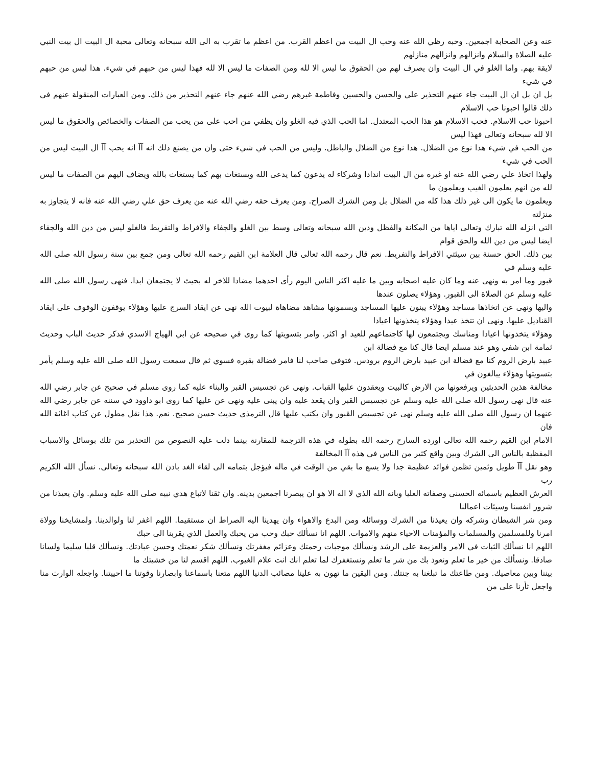عنه وعن الصحابة اجمعين. وحبه رظي الله عنه وحب ال البيت من اعظم القرب. من اعظم ما تقرب به الى الله سبحانه وتعالى محبة ال البيت ال بيت النبي عليه الصلاة والسلام وانزالهم وانزالهم منازلهم
لايقة بهم. واما الغلو في ال البيت وان يصرف لهم من الحقوق ما ليس الا لله ومن الصفات ما ليس الا لله فهذا ليس من حبهم في شيء. هذا ليس من حبهم في شيء
بل ان بل ان ال البيت جاء عنهم التحذير علي والحسن والحسين وفاطمة غيرهم رضي الله عنهم جاء عنهم التحذير من ذلك. ومن العبارات المنقولة عنهم في ذلك قالوا احبونا حب الاسلام
احبونا حب الاسلام. فحب الاسلام هو هذا الحب المعتدل. اما الحب الذي فيه الغلو وان يظفي من احب على من يحب من الصفات والخصائص والحقوق ما ليس الا لله سبحانه وتعالى فهذا ليس
من الحب في شيء هذا نوع من الضلال. هذا نوع من الضلال والباطل. وليس من الحب في شيء حتى وان من يصنع ذلك انه آآ انه يحب آآ ال البيت ليس من الحب في شيء
ولهذا اتخاذ علي رضي الله عنه او غيره من ال البيت اندادا وشركاء له يدعون كما يدعى الله ويستغاث بهم كما يستغاث بالله ويضاف اليهم من الصفات ما ليس لله من انهم يعلمون الغيب ويعلمون ما
ويعلمون ما يكون الى غير ذلك هذا كله من الضلال بل ومن الشرك الصراح. ومن يعرف حقه رضي الله عنه من يعرف حق علي رضي الله عنه فانه لا يتجاوز به منزلته
التي انزله الله تبارك وتعالى اياها من المكانة والفظل ودين الله سبحانه وتعالى وسط بين الغلو والجفاء والافراط والتفريط فالغلو ليس من دين الله والجفاء ايضا ليس من دين الله والحق قوام
بين ذلك. الحق حسنة بين سيئتي الافراط والتفريط. نعم قال رحمه الله تعالى قال العلامة ابن القيم رحمه الله تعالى ومن جمع بين سنة رسول الله صلى الله عليه وسلم في
قبور وما امر به ونهى عنه وما كان عليه اصحابه وبين ما عليه اكثر الناس اليوم رأى احدهما مضادا للاخر له بحيث لا يجتمعان ابدا. فنهى رسول الله صلى الله عليه وسلم عن الصلاة الى القبور. وهؤلاء يصلون عندها
واليها ونهى عن اتخاذها مساجد وهؤلاء يبنون عليها المساجد ويسمونها مشاهد مضاهاة لبيوت الله نهى عن ايقاد السرج عليها وهؤلاء يوقفون الوقوف على ايقاد القناديل عليها. ونهى ان تتخذ عيدا وهؤلاء يتخذونها اعيادا
وهؤلاء يتخذونها اعيادا ومناسك ويجتمعون لها كاجتماعهم للعيد او اكثر. وامر بتسويتها كما روى في صحيحه عن ابي الهياج الاسدي فذكر حديث الباب وحديث ثمامة ابن شفي وهو عند مسلم ايضا قال كنا مع فضالة ابن
عبيد بارض الروم كنا مع فضالة ابن عبيد بارض الروم برودس. فتوفي صاحب لنا فامر فضالة بقبره فسوي ثم قال سمعت رسول الله صلى الله عليه وسلم يأمر بتسويتها وهؤلاء يبالغون في
مخالفة هذين الحديثين ويرفعونها من الارض كالبيت ويعقدون عليها القباب. ونهى عن تجسيس القبر والبناء عليه كما روى مسلم في صحيح عن جابر رضي الله عنه قال نهى رسول الله صلى الله عليه وسلم عن تجسيس القبر وان يقعد عليه وان يبنى عليه ونهى عن عليها كما روى ابو داوود في سننه عن جابر رضي الله عنهما ان رسول الله صلى الله عليه وسلم نهى عن تجسيص القبور وان يكتب عليها قال الترمذي حديث حسن صحيح. نعم. هذا نقل مطول عن كتاب اغاثة الله فان
الامام ابن القيم رحمه الله تعالى اورده السارح رحمه الله بطوله في هذه الترجمة للمقارنة بينما دلت عليه النصوص من التحذير من تلك بوسائل والاسباب المفظية بالناس الى الشرك وبين واقع كثير من الناس في هذه آآ المخالفة
وهو نقل آآ طويل وثمين تظمن فوائد عظيمة جدا ولا يسع ما بقي من الوقت في ماله فيؤجل بتمامه الى لقاء الغد باذن الله سبحانه وتعالى. نسأل الله الكريم رب
العرش العظيم باسمائه الحسنى وصفاته العليا وبانه الله الذي لا اله الا هو ان يبصرنا اجمعين بدينه. وان ثقنا لاتباع هدي نبيه صلى الله عليه وسلم. وان يعيذنا من شرور انفسنا وسيئات اعمالنا
ومن شر الشيطان وشركه وان يعيذنا من الشرك ووسائله ومن البدع والاهواء وان يهدينا اليه الصراط ان مستقيما. اللهم اغفر لنا ولوالدينا. ولمشايخنا وولاة امرنا وللمسلمين والمسلمات والمؤمنات الاحياء منهم والاموات. اللهم انا نسألك حبك وحب من يحبك والعمل الذي يقربنا الى حبك
اللهم انا نسألك الثبات في الامر والعزيمة على الرشد ونسألك موجبات رحمتك وعزائم مغفرتك ونسألك شكر نعمتك وحسن عبادتك. ونسألك قلبا سليما ولسانا صادقا. ونسألك من خير ما تعلم ونعوذ بك من شر ما تعلم ونستغفرك لما تعلم انك انت علام الغيوب. اللهم اقسم لنا من خشيتك ما
بيننا وبين معاصيك. ومن طاعتك ما تبلغنا به جنتك. ومن اليقين ما تهون به علينا مصائب الدنيا اللهم متعنا باسماعنا وابصارنا وقوتنا ما احييتنا. واجعله الوارث منا واجعل ثأرنا على من